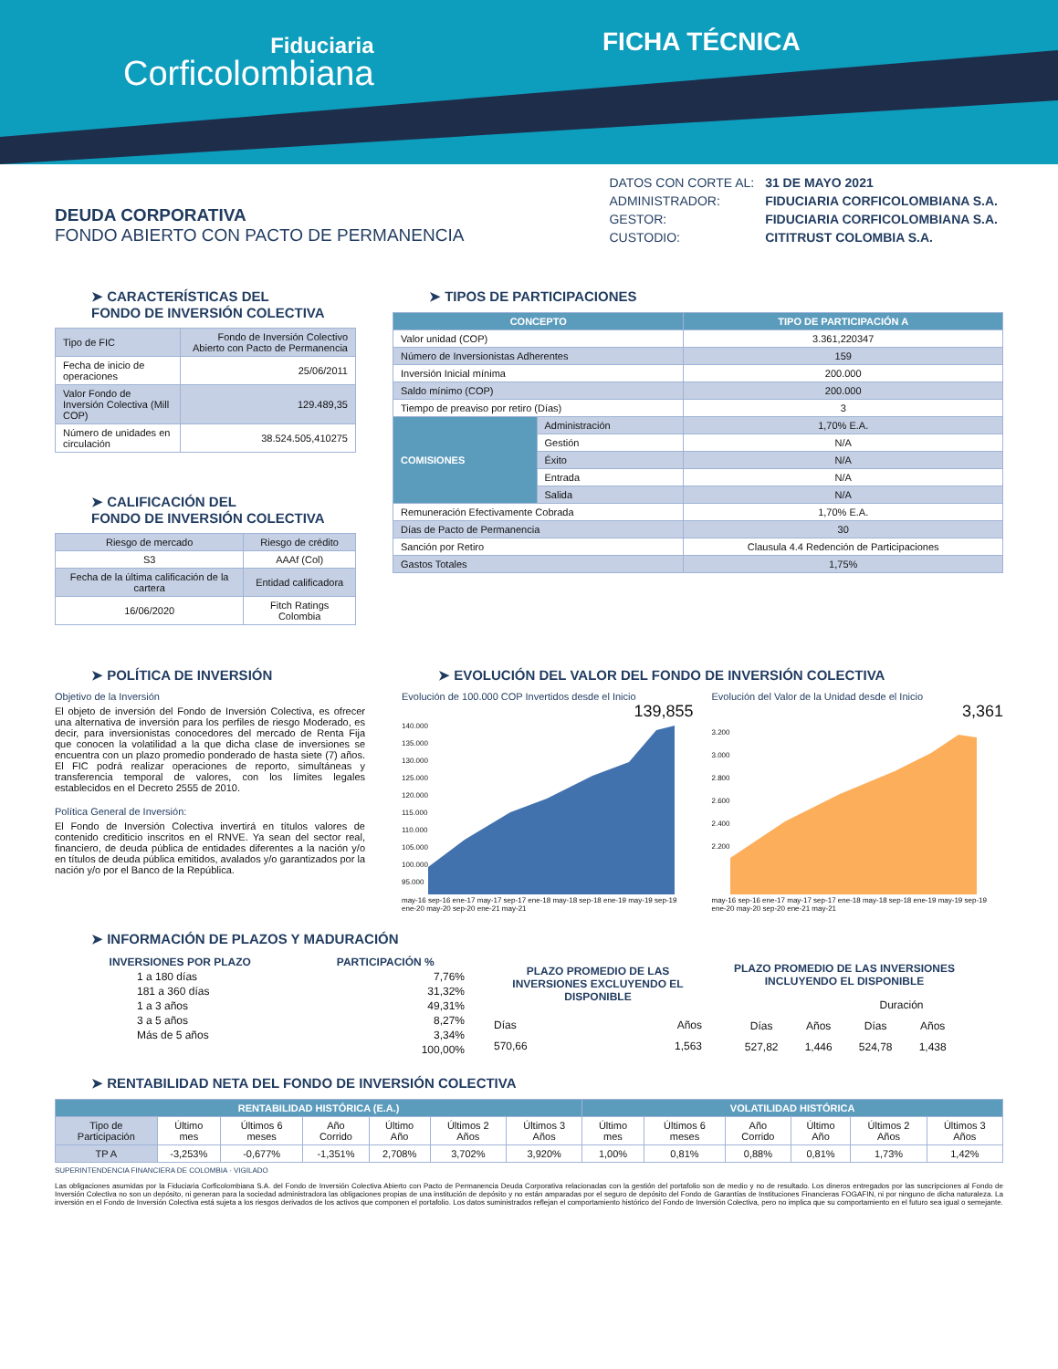Fiduciaria
Corficolombiana
FICHA TÉCNICA
DEUDA CORPORATIVA
FONDO ABIERTO CON PACTO DE PERMANENCIA
| DATOS CON CORTE AL: | 31 DE MAYO 2021 |
| ADMINISTRADOR: | FIDUCIARIA CORFICOLOMBIANA S.A. |
| GESTOR: | FIDUCIARIA CORFICOLOMBIANA S.A. |
| CUSTODIO: | CITITRUST COLOMBIA S.A. |
➤ CARACTERÍSTICAS DEL
FONDO DE INVERSIÓN COLECTIVA
| Tipo de FIC | Fondo de Inversión Colectivo Abierto con Pacto de Permanencia |
| Fecha de inicio de operaciones | 25/06/2011 |
| Valor Fondo de Inversión Colectiva (Mill COP) | 129.489,35 |
| Número de unidades en circulación | 38.524.505,410275 |
➤ CALIFICACIÓN DEL
FONDO DE INVERSIÓN COLECTIVA
| Riesgo de mercado | Riesgo de crédito |
| S3 | AAAf (Col) |
| Fecha de la última calificación de la cartera | Entidad calificadora |
| 16/06/2020 | Fitch Ratings Colombia |
➤ TIPOS DE PARTICIPACIONES
| CONCEPTO | | TIPO DE PARTICIPACIÓN A |
| --- | --- | --- |
| Valor unidad (COP) | | 3.361,220347 |
| Número de Inversionistas Adherentes | | 159 |
| Inversión Inicial mínima | | 200.000 |
| Saldo mínimo (COP) | | 200.000 |
| Tiempo de preaviso por retiro (Días) | | 3 |
| COMISIONES | Administración | 1,70% E.A. |
| | Gestión | N/A |
| | Éxito | N/A |
| | Entrada | N/A |
| | Salida | N/A |
| Remuneración Efectivamente Cobrada | | 1,70% E.A. |
| Días de Pacto de Permanencia | | 30 |
| Sanción por Retiro | | Clausula 4.4 Redención de Participaciones |
| Gastos Totales | | 1,75% |
➤ POLÍTICA DE INVERSIÓN
Objetivo de la Inversión
El objeto de inversión del Fondo de Inversión Colectiva, es ofrecer una alternativa de inversión para los perfiles de riesgo Moderado, es decir, para inversionistas conocedores del mercado de Renta Fija que conocen la volatilidad a la que dicha clase de inversiones se encuentra con un plazo promedio ponderado de hasta siete (7) años. El FIC podrá realizar operaciones de reporto, simultáneas y transferencia temporal de valores, con los límites legales establecidos en el Decreto 2555 de 2010.
Política General de Inversión:
El Fondo de Inversión Colectiva invertirá en títulos valores de contenido crediticio inscritos en el RNVE. Ya sean del sector real, financiero, de deuda pública de entidades diferentes a la nación y/o en títulos de deuda pública emitidos, avalados y/o garantizados por la nación y/o por el Banco de la República.
➤ EVOLUCIÓN DEL VALOR DEL FONDO DE INVERSIÓN COLECTIVA
Evolución de 100.000 COP Invertidos desde el Inicio
139,855
140.000
135.000
130.000
125.000
120.000
115.000
110.000
105.000
100.000
95.000
may-16 sep-16 ene-17 may-17 sep-17 ene-18 may-18 sep-18 ene-19 may-19 sep-19 ene-20 may-20 sep-20 ene-21 may-21
Evolución del Valor de la Unidad desde el Inicio
3,361
3.200
3.000
2.800
2.600
2.400
2.200
may-16 sep-16 ene-17 may-17 sep-17 ene-18 may-18 sep-18 ene-19 may-19 sep-19 ene-20 may-20 sep-20 ene-21 may-21
➤ INFORMACIÓN DE PLAZOS Y MADURACIÓN
| INVERSIONES POR PLAZO | PARTICIPACIÓN % |
| --- | --- |
| 1 a 180 días | 7,76% |
| 181 a 360 días | 31,32% |
| 1 a 3 años | 49,31% |
| 3 a 5 años | 8,27% |
| Más de 5 años | 3,34% |
| | 100,00% |
| PLAZO PROMEDIO DE LAS INVERSIONES EXCLUYENDO EL DISPONIBLE | |
| --- | --- |
| Días | Años |
| 570,66 | 1,563 |
| PLAZO PROMEDIO DE LAS INVERSIONES INCLUYENDO EL DISPONIBLE | | | |
| --- | --- | --- | --- |
| | | Duración | |
| Días | Años | Días | Años |
| 527,82 | 1,446 | 524,78 | 1,438 |
➤ RENTABILIDAD NETA DEL FONDO DE INVERSIÓN COLECTIVA
| RENTABILIDAD HISTÓRICA (E.A.) | | | | | | | VOLATILIDAD HISTÓRICA | | | | | |
| --- | --- | --- | --- | --- | --- | --- | --- | --- | --- | --- | --- | --- |
| Tipo de Participación | Último mes | Últimos 6 meses | Año Corrido | Último Año | Últimos 2 Años | Últimos 3 Años | Último mes | Últimos 6 meses | Año Corrido | Último Año | Últimos 2 Años | Últimos 3 Años |
| TP A | -3,253% | -0,677% | -1,351% | 2,708% | 3,702% | 3,920% | 1,00% | 0,81% | 0,88% | 0,81% | 1,73% | 1,42% |
SUPERINTENDENCIA FINANCIERA DE COLOMBIA · VIGILADO
Las obligaciones asumidas por la Fiduciaria Corficolombiana S.A. del Fondo de Inversión Colectiva Abierto con Pacto de Permanencia Deuda Corporativa relacionadas con la gestión del portafolio son de medio y no de resultado. Los dineros entregados por las suscripciones al Fondo de Inversión Colectiva no son un depósito, ni generan para la sociedad administradora las obligaciones propias de una institución de depósito y no están amparadas por el seguro de depósito del Fondo de Garantías de Instituciones Financieras FOGAFIN, ni por ninguno de dicha naturaleza. La inversión en el Fondo de Inversión Colectiva está sujeta a los riesgos derivados de los activos que componen el portafolio. Los datos suministrados reflejan el comportamiento histórico del Fondo de Inversión Colectiva, pero no implica que su comportamiento en el futuro sea igual o semejante.